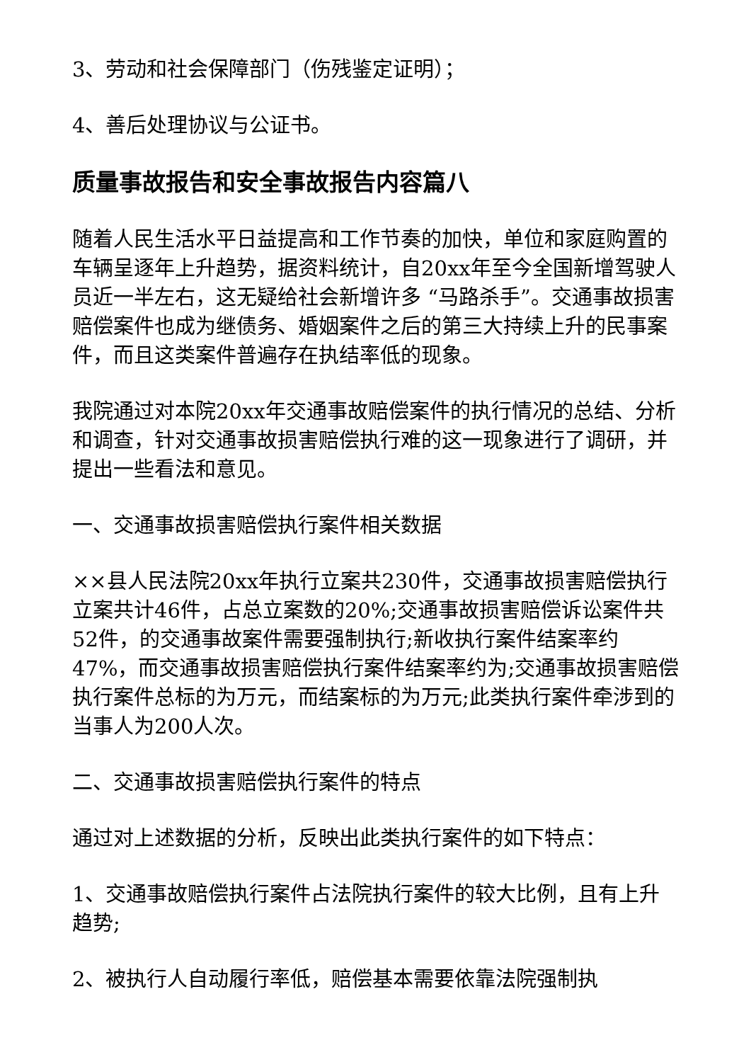3、劳动和社会保障部门（伤残鉴定证明）；
4、善后处理协议与公证书。
质量事故报告和安全事故报告内容篇八
随着人民生活水平日益提高和工作节奏的加快，单位和家庭购置的车辆呈逐年上升趋势，据资料统计，自20xx年至今全国新增驾驶人员近一半左右，这无疑给社会新增许多 “马路杀手”。交通事故损害赔偿案件也成为继债务、婚姻案件之后的第三大持续上升的民事案件，而且这类案件普遍存在执结率低的现象。
我院通过对本院20xx年交通事故赔偿案件的执行情况的总结、分析和调查，针对交通事故损害赔偿执行难的这一现象进行了调研，并提出一些看法和意见。
一、交通事故损害赔偿执行案件相关数据
××县人民法院20xx年执行立案共230件，交通事故损害赔偿执行立案共计46件，占总立案数的20%;交通事故损害赔偿诉讼案件共52件，的交通事故案件需要强制执行;新收执行案件结案率约47%，而交通事故损害赔偿执行案件结案率约为;交通事故损害赔偿执行案件总标的为万元，而结案标的为万元;此类执行案件牵涉到的当事人为200人次。
二、交通事故损害赔偿执行案件的特点
通过对上述数据的分析，反映出此类执行案件的如下特点：
1、交通事故赔偿执行案件占法院执行案件的较大比例，且有上升趋势;
2、被执行人自动履行率低，赔偿基本需要依靠法院强制执